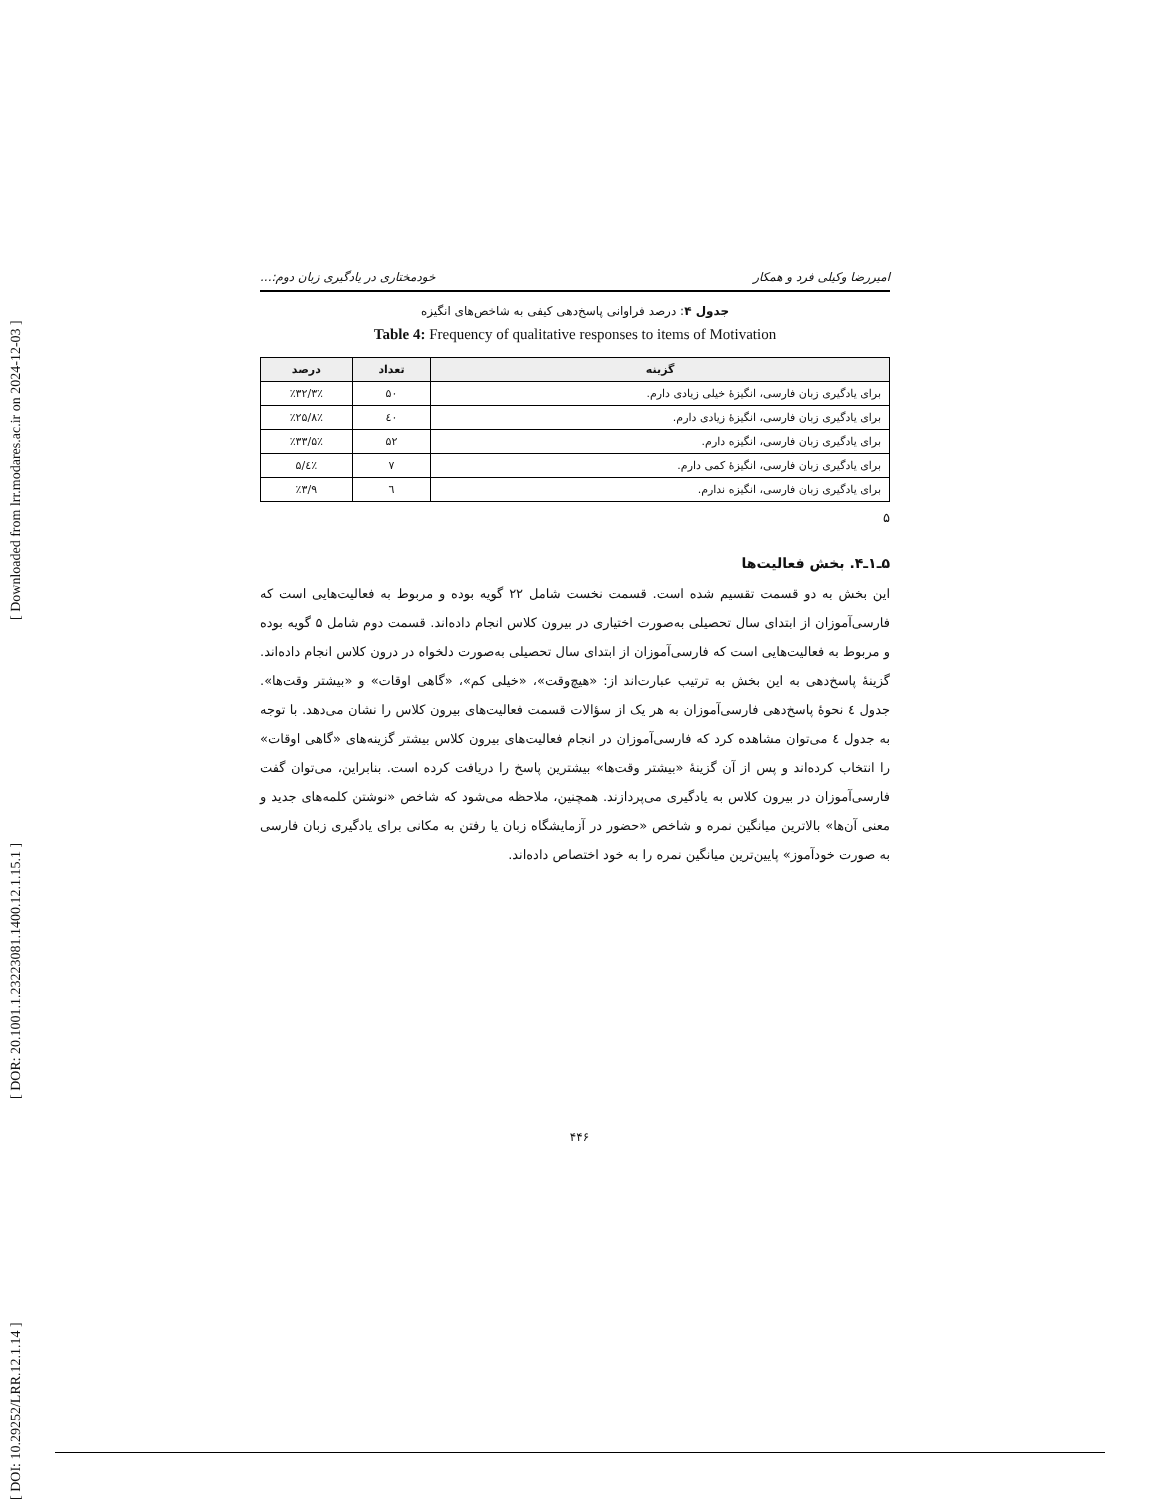[ DOI: 10.29252/LRR.12.1.14 ] [ DOR: 20.1001.1.23223081.1400.12.1.15.1 ] [ Downloaded from lrr.modares.ac.ir on 2024-12-03 ]
امیررضا وکیلی فرد و همکار خودمختاری در یادگیری زبان دوم:...
جدول ۴: درصد فراوانی پاسخ‌دهی کیفی به شاخص‌های انگیزه
Table 4: Frequency of qualitative responses to items of Motivation
| گزینه | تعداد | درصد |
| --- | --- | --- |
| برای یادگیری زبان فارسی، انگیزهٔ خیلی زیادی دارم. | ۵۰ | ٪۳۲/۳٪ |
| برای یادگیری زبان فارسی، انگیزهٔ زیادی دارم. | ٤۰ | ٪۲۵/۸٪ |
| برای یادگیری زبان فارسی، انگیزه دارم. | ۵۲ | ٪۳۳/۵٪ |
| برای یادگیری زبان فارسی، انگیزهٔ کمی دارم. | ۷ | ٪٤/۵ |
| برای یادگیری زبان فارسی، انگیزه ندارم. | ٦ | ٪۳/۹ |
۵
۵ـ۱ـ۴. بخش فعالیت‌ها
این بخش به دو قسمت تقسیم شده است. قسمت نخست شامل ۲۲ گویه بوده و مربوط به فعالیت‌هایی است که فارسی‌آموزان از ابتدای سال تحصیلی به‌صورت اختیاری در بیرون کلاس انجام داده‌اند. قسمت دوم شامل ۵ گویه بوده و مربوط به فعالیت‌هایی است که فارسی‌آموزان از ابتدای سال تحصیلی به‌صورت دلخواه در درون کلاس انجام داده‌اند. گزینهٔ پاسخ‌دهی به این بخش به ترتیب عبارت‌اند از: «هیچ‌وقت»، «خیلی کم»، «گاهی اوقات» و «بیشتر وقت‌ها». جدول ٤ نحوهٔ پاسخ‌دهی فارسی‌آموزان به هر یک از سؤالات قسمت فعالیت‌های بیرون کلاس را نشان می‌دهد. با توجه به جدول ٤ می‌توان مشاهده کرد که فارسی‌آموزان در انجام فعالیت‌های بیرون کلاس بیشتر گزینه‌های «گاهی اوقات» را انتخاب کرده‌اند و پس از آن گزینهٔ «بیشتر وقت‌ها» بیشترین پاسخ را دریافت کرده است. بنابراین، می‌توان گفت فارسی‌آموزان در بیرون کلاس به یادگیری می‌پردازند. همچنین، ملاحظه می‌شود که شاخص «نوشتن کلمه‌های جدید و معنی آن‌ها» بالاترین میانگین نمره و شاخص «حضور در آزمایشگاه زبان یا رفتن به مکانی برای یادگیری زبان فارسی به صورت خودآموز» پایین‌ترین میانگین نمره را به خود اختصاص داده‌اند.
۴۴۶